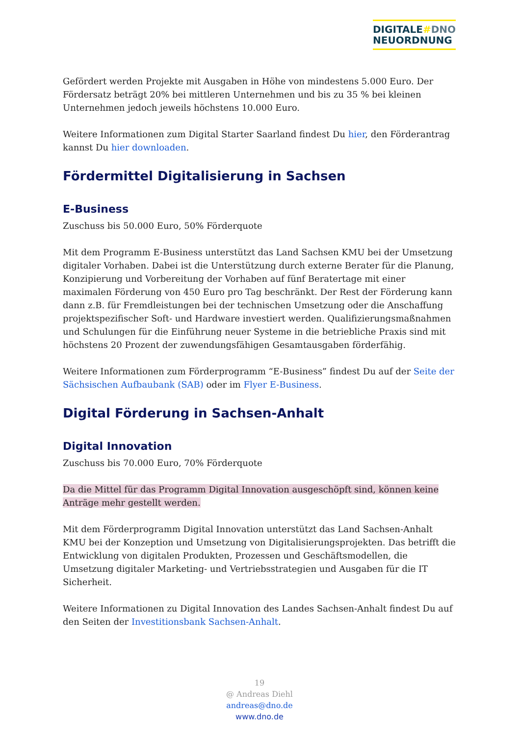DIGITALE#DNO
NEUORDNUNG
Gefördert werden Projekte mit Ausgaben in Höhe von mindestens 5.000 Euro. Der Fördersatz beträgt 20% bei mittleren Unternehmen und bis zu 35 % bei kleinen Unternehmen jedoch jeweils höchstens 10.000 Euro.
Weitere Informationen zum Digital Starter Saarland findest Du hier, den Förderantrag kannst Du hier downloaden.
Fördermittel Digitalisierung in Sachsen
E-Business
Zuschuss bis 50.000 Euro, 50% Förderquote
Mit dem Programm E-Business unterstützt das Land Sachsen KMU bei der Umsetzung digitaler Vorhaben. Dabei ist die Unterstützung durch externe Berater für die Planung, Konzipierung und Vorbereitung der Vorhaben auf fünf Beratertage mit einer maximalen Förderung von 450 Euro pro Tag beschränkt. Der Rest der Förderung kann dann z.B. für Fremdleistungen bei der technischen Umsetzung oder die Anschaffung projektspezifischer Soft- und Hardware investiert werden. Qualifizierungsmaßnahmen und Schulungen für die Einführung neuer Systeme in die betriebliche Praxis sind mit höchstens 20 Prozent der zuwendungsfähigen Gesamtausgaben förderfähig.
Weitere Informationen zum Förderprogramm “E-Business” findest Du auf der Seite der Sächsischen Aufbaubank (SAB) oder im Flyer E-Business.
Digital Förderung in Sachsen-Anhalt
Digital Innovation
Zuschuss bis 70.000 Euro, 70% Förderquote
Da die Mittel für das Programm Digital Innovation ausgeschöpft sind, können keine Anträge mehr gestellt werden.
Mit dem Förderprogramm Digital Innovation unterstützt das Land Sachsen-Anhalt KMU bei der Konzeption und Umsetzung von Digitalisierungsprojekten. Das betrifft die Entwicklung von digitalen Produkten, Prozessen und Geschäftsmodellen, die Umsetzung digitaler Marketing- und Vertriebsstrategien und Ausgaben für die IT Sicherheit.
Weitere Informationen zu Digital Innovation des Landes Sachsen-Anhalt findest Du auf den Seiten der Investitionsbank Sachsen-Anhalt.
19
@ Andreas Diehl
andreas@dno.de
www.dno.de